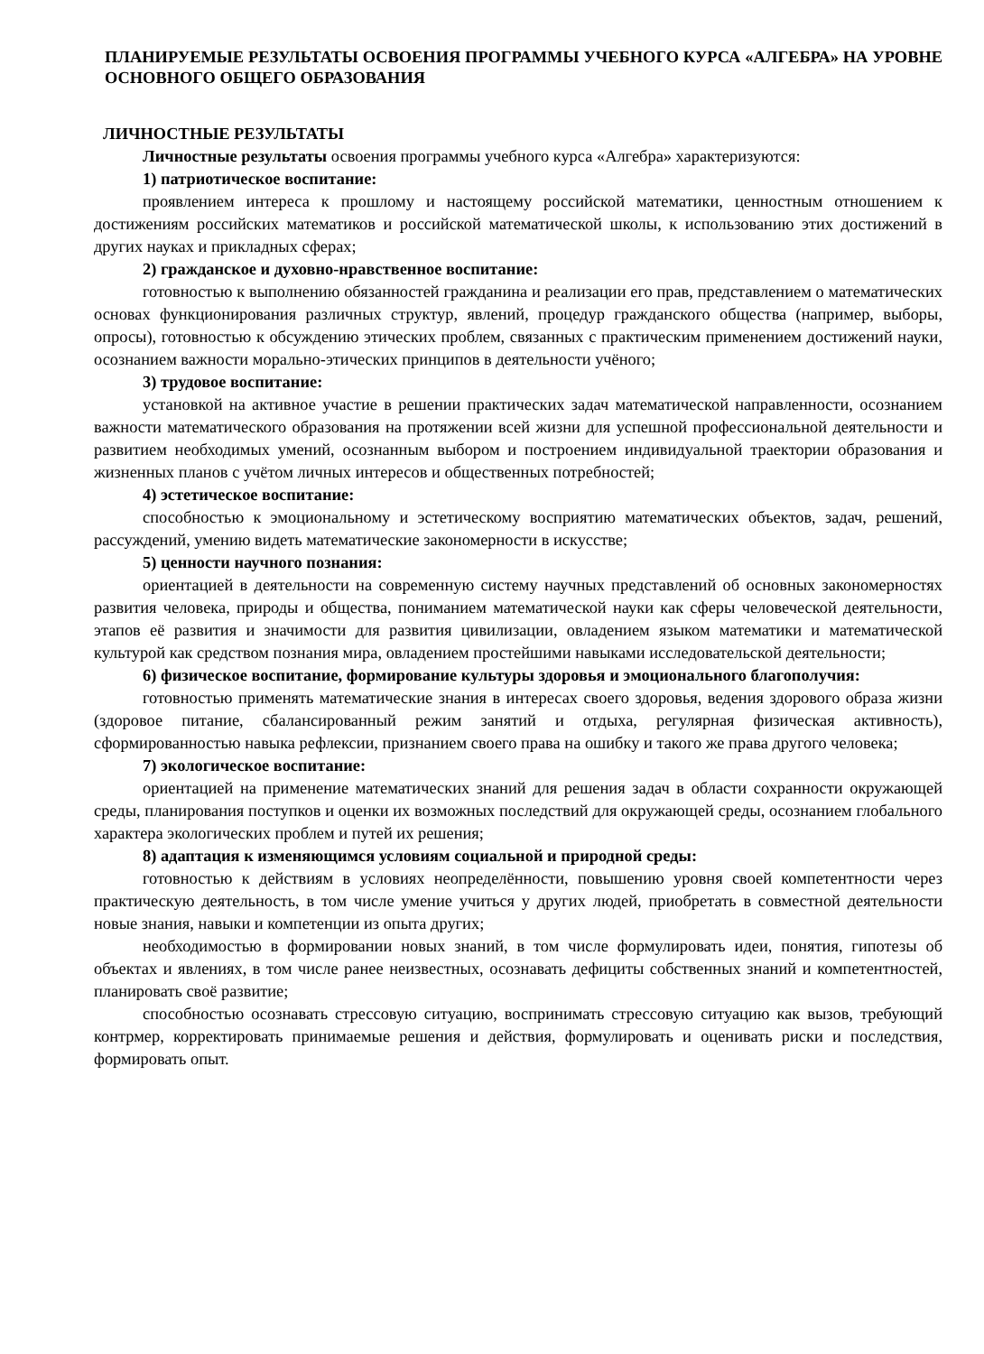ПЛАНИРУЕМЫЕ РЕЗУЛЬТАТЫ ОСВОЕНИЯ ПРОГРАММЫ УЧЕБНОГО КУРСА «АЛГЕБРА» НА УРОВНЕ ОСНОВНОГО ОБЩЕГО ОБРАЗОВАНИЯ
ЛИЧНОСТНЫЕ РЕЗУЛЬТАТЫ
Личностные результаты освоения программы учебного курса «Алгебра» характеризуются:
1) патриотическое воспитание:
проявлением интереса к прошлому и настоящему российской математики, ценностным отношением к достижениям российских математиков и российской математической школы, к использованию этих достижений в других науках и прикладных сферах;
2) гражданское и духовно-нравственное воспитание:
готовностью к выполнению обязанностей гражданина и реализации его прав, представлением о математических основах функционирования различных структур, явлений, процедур гражданского общества (например, выборы, опросы), готовностью к обсуждению этических проблем, связанных с практическим применением достижений науки, осознанием важности морально-этических принципов в деятельности учёного;
3) трудовое воспитание:
установкой на активное участие в решении практических задач математической направленности, осознанием важности математического образования на протяжении всей жизни для успешной профессиональной деятельности и развитием необходимых умений, осознанным выбором и построением индивидуальной траектории образования и жизненных планов с учётом личных интересов и общественных потребностей;
4) эстетическое воспитание:
способностью к эмоциональному и эстетическому восприятию математических объектов, задач, решений, рассуждений, умению видеть математические закономерности в искусстве;
5) ценности научного познания:
ориентацией в деятельности на современную систему научных представлений об основных закономерностях развития человека, природы и общества, пониманием математической науки как сферы человеческой деятельности, этапов её развития и значимости для развития цивилизации, овладением языком математики и математической культурой как средством познания мира, овладением простейшими навыками исследовательской деятельности;
6) физическое воспитание, формирование культуры здоровья и эмоционального благополучия:
готовностью применять математические знания в интересах своего здоровья, ведения здорового образа жизни (здоровое питание, сбалансированный режим занятий и отдыха, регулярная физическая активность), сформированностью навыка рефлексии, признанием своего права на ошибку и такого же права другого человека;
7) экологическое воспитание:
ориентацией на применение математических знаний для решения задач в области сохранности окружающей среды, планирования поступков и оценки их возможных последствий для окружающей среды, осознанием глобального характера экологических проблем и путей их решения;
8) адаптация к изменяющимся условиям социальной и природной среды:
готовностью к действиям в условиях неопределённости, повышению уровня своей компетентности через практическую деятельность, в том числе умение учиться у других людей, приобретать в совместной деятельности новые знания, навыки и компетенции из опыта других;
необходимостью в формировании новых знаний, в том числе формулировать идеи, понятия, гипотезы об объектах и явлениях, в том числе ранее неизвестных, осознавать дефициты собственных знаний и компетентностей, планировать своё развитие;
способностью осознавать стрессовую ситуацию, воспринимать стрессовую ситуацию как вызов, требующий контрмер, корректировать принимаемые решения и действия, формулировать и оценивать риски и последствия, формировать опыт.